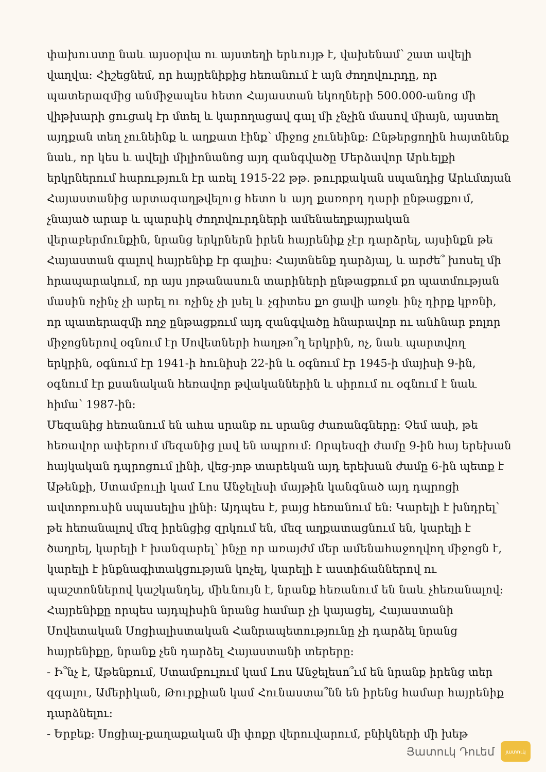փախուստը նաև այսօրվա ու այստեղի երևույթ է, վախենամ՝ շատ ավելի վաղվա: Հիշեցնեմ, որ հայրենիքից հեռանում է այն ժողովուրդը, որ պատերազմից անմիջապես հետո Հայաստան եկողների 500.000-անոց մի վիթխարի ցուցակ էր մտել և կարողացավ գալ մի չնչին մասով միայն, այստեղ այդքան տեղ չունեինք և աղքատ էինք՝ միջոց չունեինք: Ընթերցողին հայտնենք նաև, որ կես և ավելի միլիոնանոց այդ զանգվածը Մերձավոր Արևելքի երկրներում հարություն էր առել 1915-22 թթ. թուրքական սպանդից Արևմտյան Հայաստանից արտագաղթվելուց հետո և այդ քառորդ դարի ընթացքում, չնայած արաբ և պարսիկ ժողովուրդների ամենաեղբայրական վերաբերմունքին, նրանց երկրներն իրեն հայրենիք չէր դարձրել, այսինքն թե Հայաստան գալով հայրենիք էր գալիս: Հայտնենք դարձյալ, և արժե՞ խոսել մի հրապարակում, որ այս յոթանասուն տարիների ընթացքում քո պատմության մասին ոչինչ չի արել ու ոչինչ չի լսել և չգիտես քո ցավի առջև ինչ դիրք կբռնի, որ պատերազմի ողջ ընթացքում այդ զանգվածը հնարավոր ու անհնար բոլոր միջոցներով օգնում էր Սովետների հաղթո՞ղ երկրին, ոչ, նաև պարտվող երկրին, օգնում էր 1941-ի հունիսի 22-ին և օգնում էր 1945-ի մայիսի 9-ին, օգնում էր քսանական հեռավոր թվականներին և սիրում ու օգնում է նաև հիմա՝ 1987-ին:
Մեզանից հեռանում են ահա սրանք ու սրանց ժառանգները: Չեմ ասի, թե հեռավոր ափերում մեզանից լավ են ապրում: Որպեսզի ժամը 9-ին հայ երեխան հայկական դպրոցում լինի, վեց-յոթ տարեկան այդ երեխան ժամը 6-ին պետք է Աթենքի, Ստամբուլի կամ Լոս Անջելեսի մայթին կանգնած այդ դպրոցի ավտոբուսին սպասելիս լինի: Այդպես է, բայց հեռանում են: Կարելի է խնդրել՝ թե հեռանալով մեզ իրենցից զրկում են, մեզ աղքատացնում են, կարելի է ծաղրել, կարելի է խանգարել՝ ինչը որ առայժմ մեր ամենահաջողվող միջոցն է, կարելի է ինքնագիտակցության կոչել, կարելի է աստիճաններով ու պաշտոններով կաշկանդել, միևնույն է, նրանք հեռանում են նաև չհեռանալով: Հայրենիքը որպես այդպիսին նրանց համար չի կայացել, Հայաստանի Սովետական Սոցիալիստական Հանրապետությունը չի դարձել նրանց հայրենիքը, նրանք չեն դարձել Հայաստանի տերերը:
- Ի՞նչ է, Աթենքում, Ստամբուլում կամ Լոս Անջելեսո՞ւմ են նրանք իրենց տեր զգալու, Ամերիկան, Թուրքիան կամ Հունաստա՞նն են իրենց համար հայրենիք դարձնելու:
- Երբեք: Սոցիալ-քաղաքական մի փոքր վերուվարում, բնիկների մի խեթ
Յատուկ Դուեմ
յատուկ